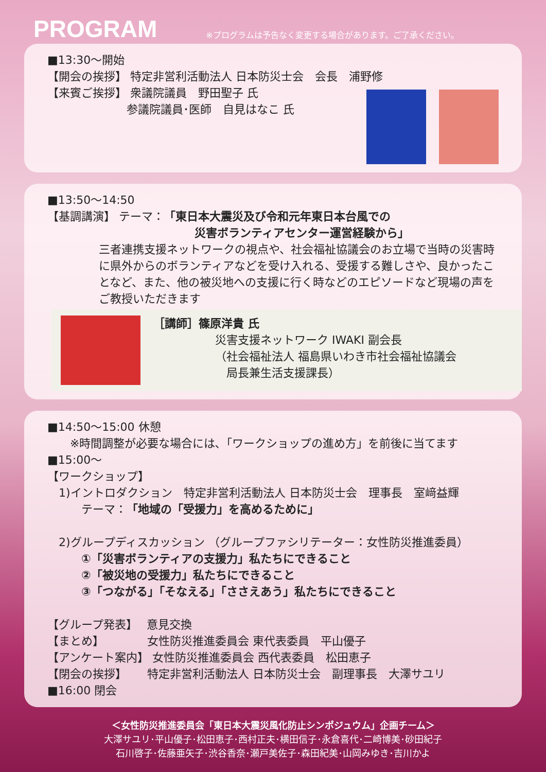PROGRAM
※プログラムは予告なく変更する場合があります。ご了承ください。
■13:30～開始
【開会の挨拶】 特定非営利活動法人 日本防災士会　会長　浦野修
【来賓ご挨拶】 衆議院議員　野田聖子 氏
　　　　　　　参議院議員･医師　自見はなこ 氏
■13:50～14:50
【基調講演】 テーマ：「東日本大震災及び令和元年東日本台風での
　　　　　　　　　　　　　災害ボランティアセンター運営経験から」
三者連携支援ネットワークの視点や、社会福祉協議会のお立場で当時の災害時に県外からのボランティアなどを受け入れる、受援する難しさや、良かったことなど、また、他の被災地への支援に行く時などのエピソードなど現場の声をご教授いただきます
［講師］篠原洋貴 氏
災害支援ネットワーク IWAKI 副会長
（社会福祉法人 福島県いわき市社会福祉協議会
　局長兼生活支援課長）
■14:50～15:00 休憩
　　※時間調整が必要な場合には､「ワークショップの進め方」を前後に当てます
■15:00～
【ワークショップ】
　1)イントロダクション　特定非営利活動法人 日本防災士会　理事長　室﨑益輝
　　　テーマ：「地域の「受援力」を高めるために」
　2)グループディスカッション （グループファシリテーター：女性防災推進委員）
　　　①「災害ボランティアの支援力」私たちにできること
　　　②「被災地の受援力」私たちにできること
　　　③「つながる」「そなえる」「ささえあう」私たちにできること
【グループ発表】　 意見交換
【まとめ】　　　　 女性防災推進委員会 東代表委員　平山優子
【アンケート案内】 女性防災推進委員会 西代表委員　松田恵子
【閉会の挨拶】　　 特定非営利活動法人 日本防災士会　副理事長　大澤サユリ
■16:00 閉会
＜女性防災推進委員会「東日本大震災風化防止シンポジュウム」企画チーム＞
大澤サユリ･平山優子･松田恵子･西村正夫･横田信子･永倉喜代･二崎博美･砂田紀子
石川啓子･佐藤亜矢子･渋谷香奈･瀬戸美佐子･森田紀美･山岡みゆき･吉川かよ